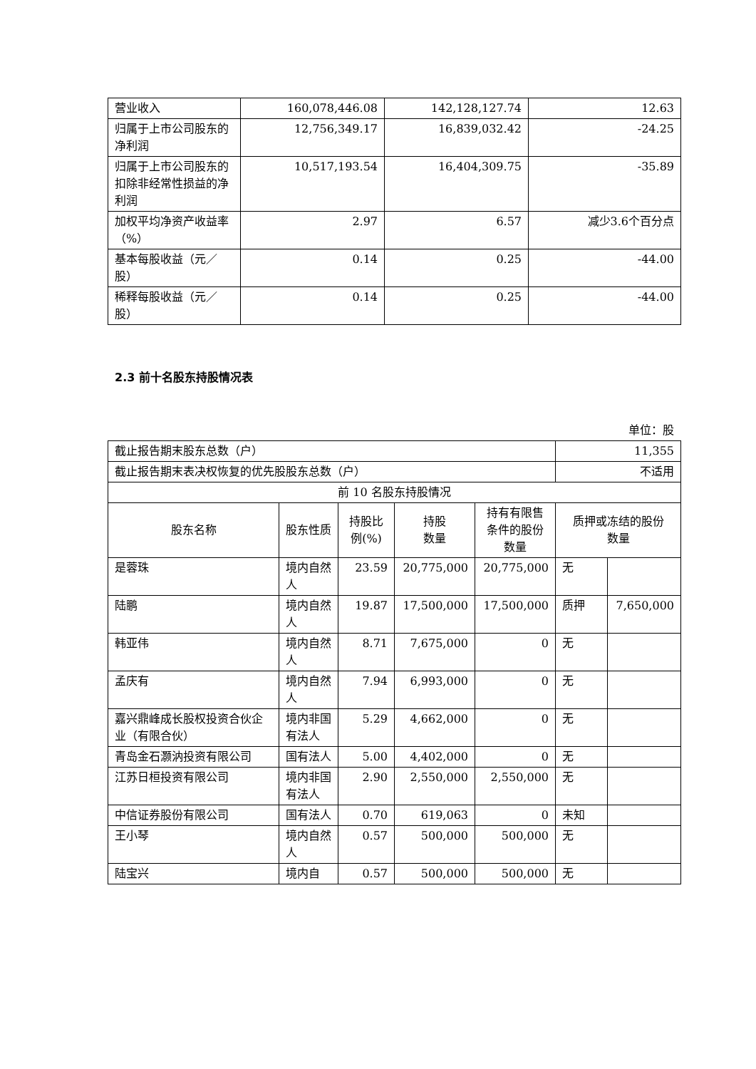| 营业收入 | 160,078,446.08 | 142,128,127.74 | 12.63 |
| 归属于上市公司股东的净利润 | 12,756,349.17 | 16,839,032.42 | -24.25 |
| 归属于上市公司股东的扣除非经常性损益的净利润 | 10,517,193.54 | 16,404,309.75 | -35.89 |
| 加权平均净资产收益率（%） | 2.97 | 6.57 | 减少3.6个百分点 |
| 基本每股收益（元／股） | 0.14 | 0.25 | -44.00 |
| 稀释每股收益（元／股） | 0.14 | 0.25 | -44.00 |
2.3 前十名股东持股情况表
单位：股
| 截止报告期末股东总数（户） | | | | | 11,355 | |
| 截止报告期末表决权恢复的优先股股东总数（户） | | | | | 不适用 | |
| 前 10 名股东持股情况 | | | | | | |
| 股东名称 | 股东性质 | 持股比例(%) | 持股 数量 | 持有有限售条件的股份数量 | 质押或冻结的股份 数量 | |
| 是蓉珠 | 境内自然人 | 23.59 | 20,775,000 | 20,775,000 | 无 | |
| 陆鹏 | 境内自然人 | 19.87 | 17,500,000 | 17,500,000 | 质押 | 7,650,000 |
| 韩亚伟 | 境内自然人 | 8.71 | 7,675,000 | 0 | 无 | |
| 孟庆有 | 境内自然人 | 7.94 | 6,993,000 | 0 | 无 | |
| 嘉兴鼎峰成长股权投资合伙企业（有限合伙） | 境内非国有法人 | 5.29 | 4,662,000 | 0 | 无 | |
| 青岛金石灏汭投资有限公司 | 国有法人 | 5.00 | 4,402,000 | 0 | 无 | |
| 江苏日桓投资有限公司 | 境内非国有法人 | 2.90 | 2,550,000 | 2,550,000 | 无 | |
| 中信证券股份有限公司 | 国有法人 | 0.70 | 619,063 | 0 | 未知 | |
| 王小琴 | 境内自然人 | 0.57 | 500,000 | 500,000 | 无 | |
| 陆宝兴 | 境内自 | 0.57 | 500,000 | 500,000 | 无 | |